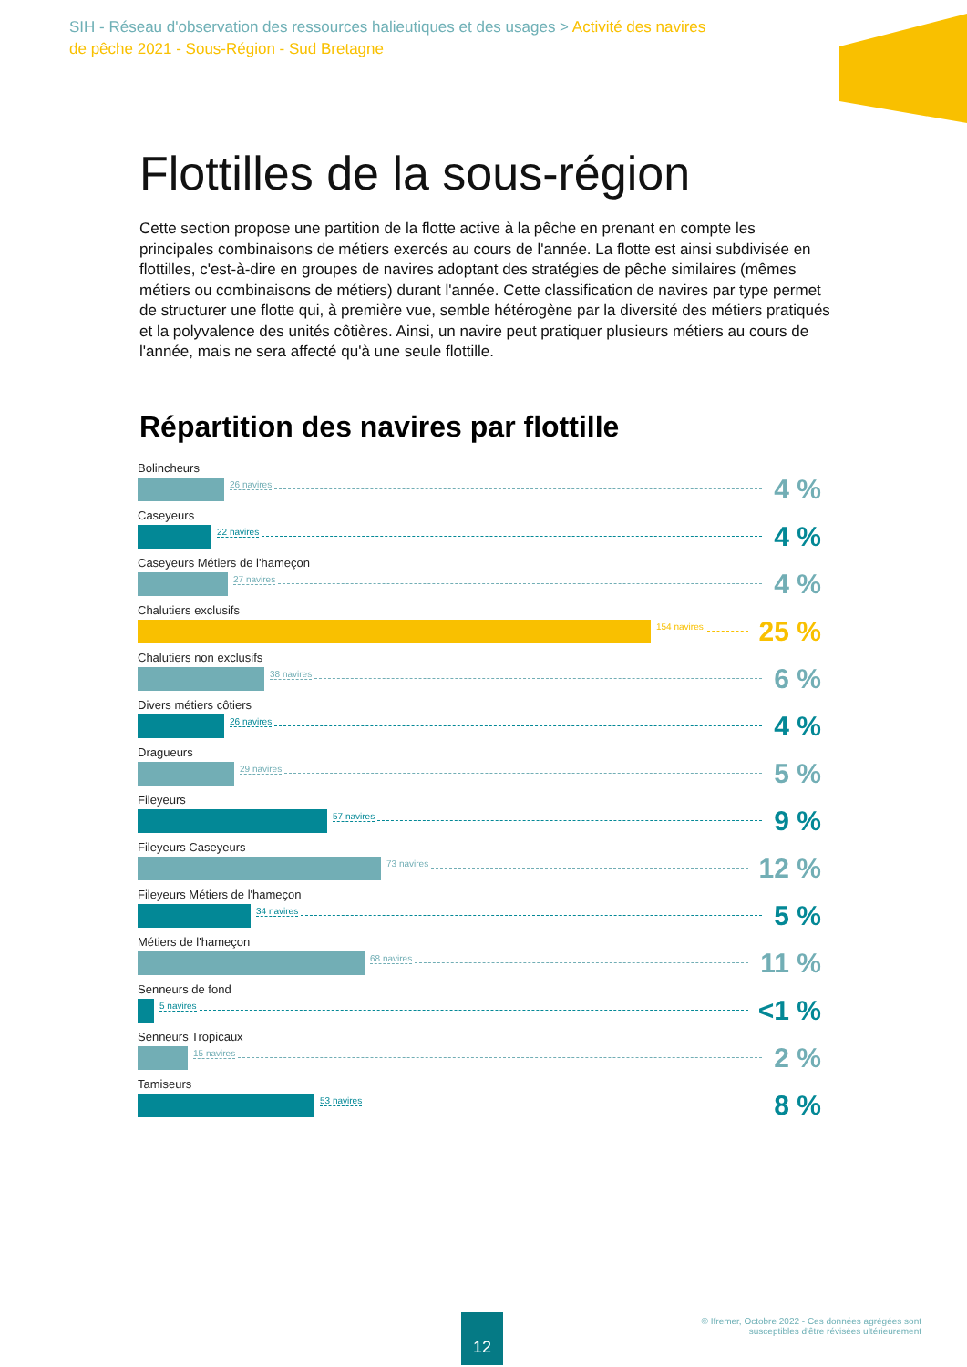SIH - Réseau d'observation des ressources halieutiques et des usages > Activité des navires de pêche 2021 - Sous-Région - Sud Bretagne
Flottilles de la sous-région
Cette section propose une partition de la flotte active à la pêche en prenant en compte les principales combinaisons de métiers exercés au cours de l'année. La flotte est ainsi subdivisée en flottilles, c'est-à-dire en groupes de navires adoptant des stratégies de pêche similaires (mêmes métiers ou combinaisons de métiers) durant l'année. Cette classification de navires par type permet de structurer une flotte qui, à première vue, semble hétérogène par la diversité des métiers pratiqués et la polyvalence des unités côtières. Ainsi, un navire peut pratiquer plusieurs métiers au cours de l'année, mais ne sera affecté qu'à une seule flottille.
Répartition des navires par flottille
Bolincheurs
26 navires 4 %
Caseyeurs
22 navires 4 %
Caseyeurs Métiers de l'hameçon
27 navires 4 %
Chalutiers exclusifs
154 navires 25 %
Chalutiers non exclusifs
38 navires 6 %
Divers métiers côtiers
26 navires 4 %
Dragueurs
29 navires 5 %
Fileyeurs
57 navires 9 %
Fileyeurs Caseyeurs
73 navires 12 %
Fileyeurs Métiers de l'hameçon
34 navires 5 %
Métiers de l'hameçon
68 navires 11 %
Senneurs de fond
5 navires <1 %
Senneurs Tropicaux
15 navires 2 %
Tamiseurs
53 navires 8 %
12
© Ifremer, Octobre 2022 - Ces données agrégées sont
susceptibles d'être révisées ultérieurement